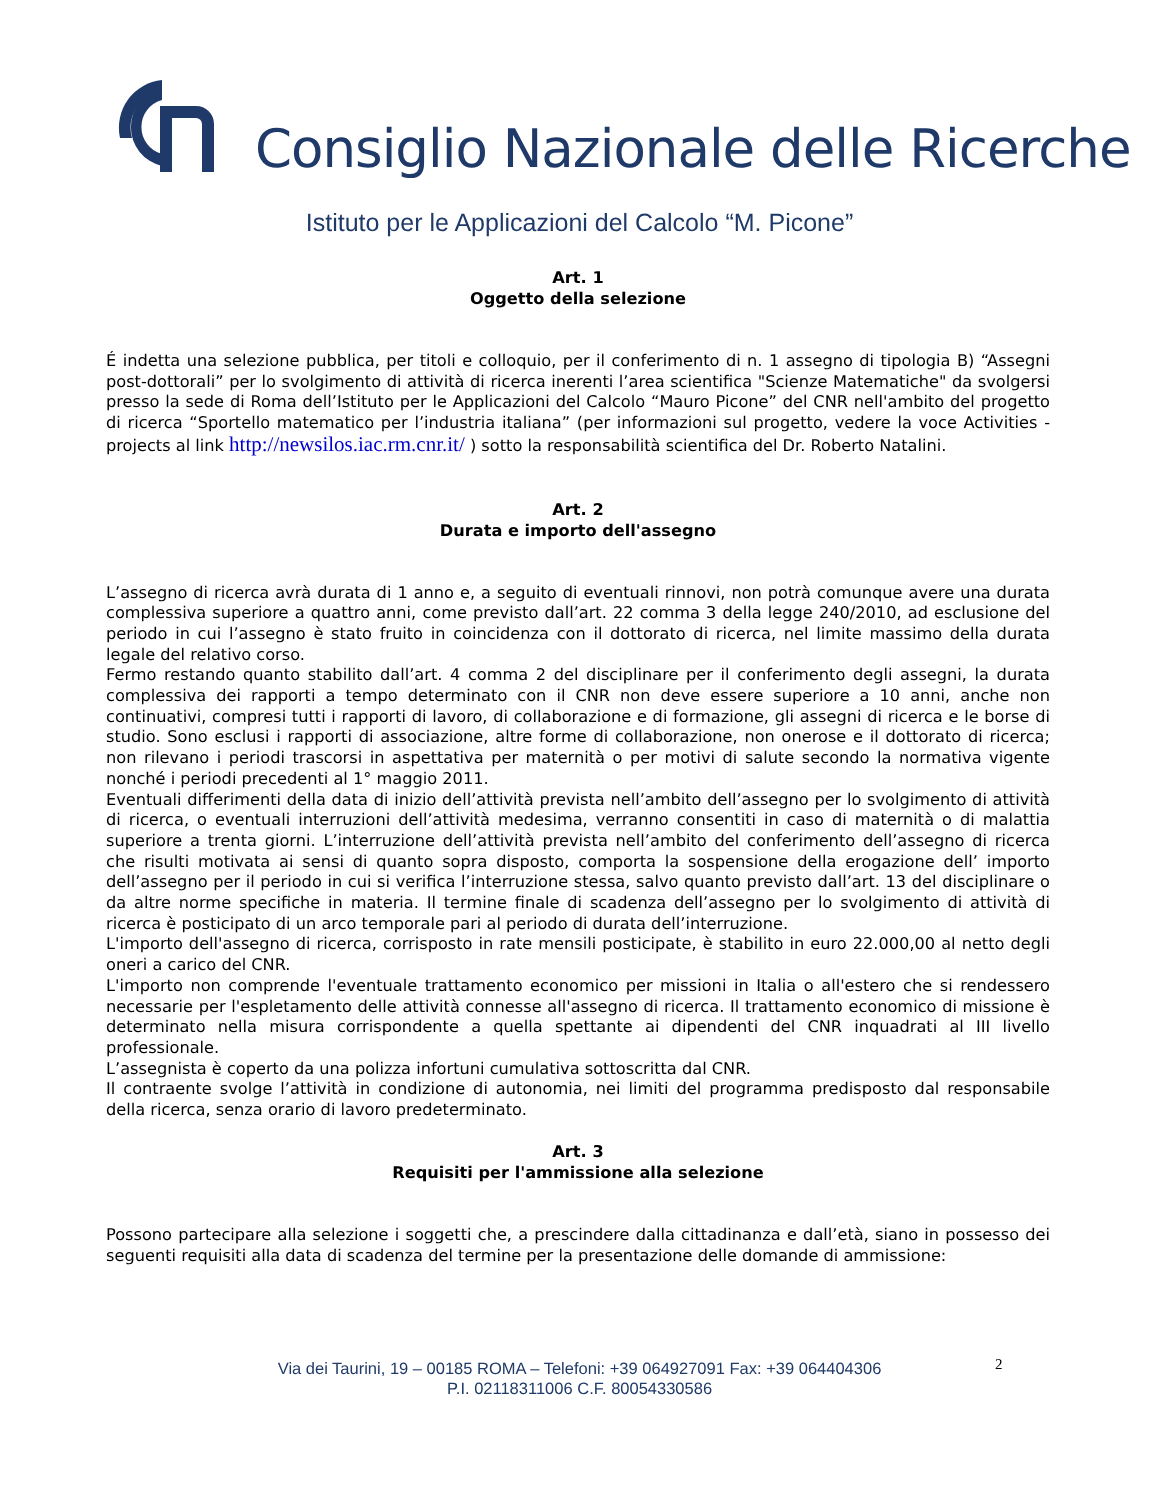Consiglio Nazionale delle Ricerche
Istituto per le Applicazioni del Calcolo “M. Picone”
Art. 1
Oggetto della selezione
É indetta una selezione pubblica, per titoli e colloquio, per il conferimento di n. 1 assegno di tipologia B) “Assegni post-dottorali” per lo svolgimento di attività di ricerca inerenti l’area scientifica "Scienze Matematiche" da svolgersi presso la sede di Roma dell’Istituto per le Applicazioni del Calcolo “Mauro Picone” del CNR nell'ambito del progetto di ricerca “Sportello matematico per l’industria italiana” (per informazioni sul progetto, vedere la voce Activities - projects al link http://newsilos.iac.rm.cnr.it/ ) sotto la responsabilità scientifica del Dr. Roberto Natalini.
Art. 2
Durata e importo dell'assegno
L’assegno di ricerca avrà durata di 1 anno e, a seguito di eventuali rinnovi, non potrà comunque avere una durata complessiva superiore a quattro anni, come previsto dall’art. 22 comma 3 della legge 240/2010, ad esclusione del periodo in cui l’assegno è stato fruito in coincidenza con il dottorato di ricerca, nel limite massimo della durata legale del relativo corso.
Fermo restando quanto stabilito dall’art. 4 comma 2 del disciplinare per il conferimento degli assegni, la durata complessiva dei rapporti a tempo determinato con il CNR non deve essere superiore a 10 anni, anche non continuativi, compresi tutti i rapporti di lavoro, di collaborazione e di formazione, gli assegni di ricerca e le borse di studio. Sono esclusi i rapporti di associazione, altre forme di collaborazione, non onerose e il dottorato di ricerca; non rilevano i periodi trascorsi in aspettativa per maternità o per motivi di salute secondo la normativa vigente nonché i periodi precedenti al 1° maggio 2011.
Eventuali differimenti della data di inizio dell’attività prevista nell’ambito dell’assegno per lo svolgimento di attività di ricerca, o eventuali interruzioni dell’attività medesima, verranno consentiti in caso di maternità o di malattia superiore a trenta giorni. L’interruzione dell’attività prevista nell’ambito del conferimento dell’assegno di ricerca che risulti motivata ai sensi di quanto sopra disposto, comporta la sospensione della erogazione dell’ importo dell’assegno per il periodo in cui si verifica l’interruzione stessa, salvo quanto previsto dall’art. 13 del disciplinare o da altre norme specifiche in materia. Il termine finale di scadenza dell’assegno per lo svolgimento di attività di ricerca è posticipato di un arco temporale pari al periodo di durata dell’interruzione.
L'importo dell'assegno di ricerca, corrisposto in rate mensili posticipate, è stabilito in euro 22.000,00 al netto degli oneri a carico del CNR.
L'importo non comprende l'eventuale trattamento economico per missioni in Italia o all'estero che si rendessero necessarie per l'espletamento delle attività connesse all'assegno di ricerca. Il trattamento economico di missione è determinato nella misura corrispondente a quella spettante ai dipendenti del CNR inquadrati al III livello professionale.
L’assegnista è coperto da una polizza infortuni cumulativa sottoscritta dal CNR.
Il contraente svolge l’attività in condizione di autonomia, nei limiti del programma predisposto dal responsabile della ricerca, senza orario di lavoro predeterminato.
Art. 3
Requisiti per l'ammissione alla selezione
Possono partecipare alla selezione i soggetti che, a prescindere dalla cittadinanza e dall’età, siano in possesso dei seguenti requisiti alla data di scadenza del termine per la presentazione delle domande di ammissione:
Via dei Taurini, 19 – 00185 ROMA – Telefoni: +39 064927091 Fax: +39 064404306
P.I. 02118311006 C.F. 80054330586
2